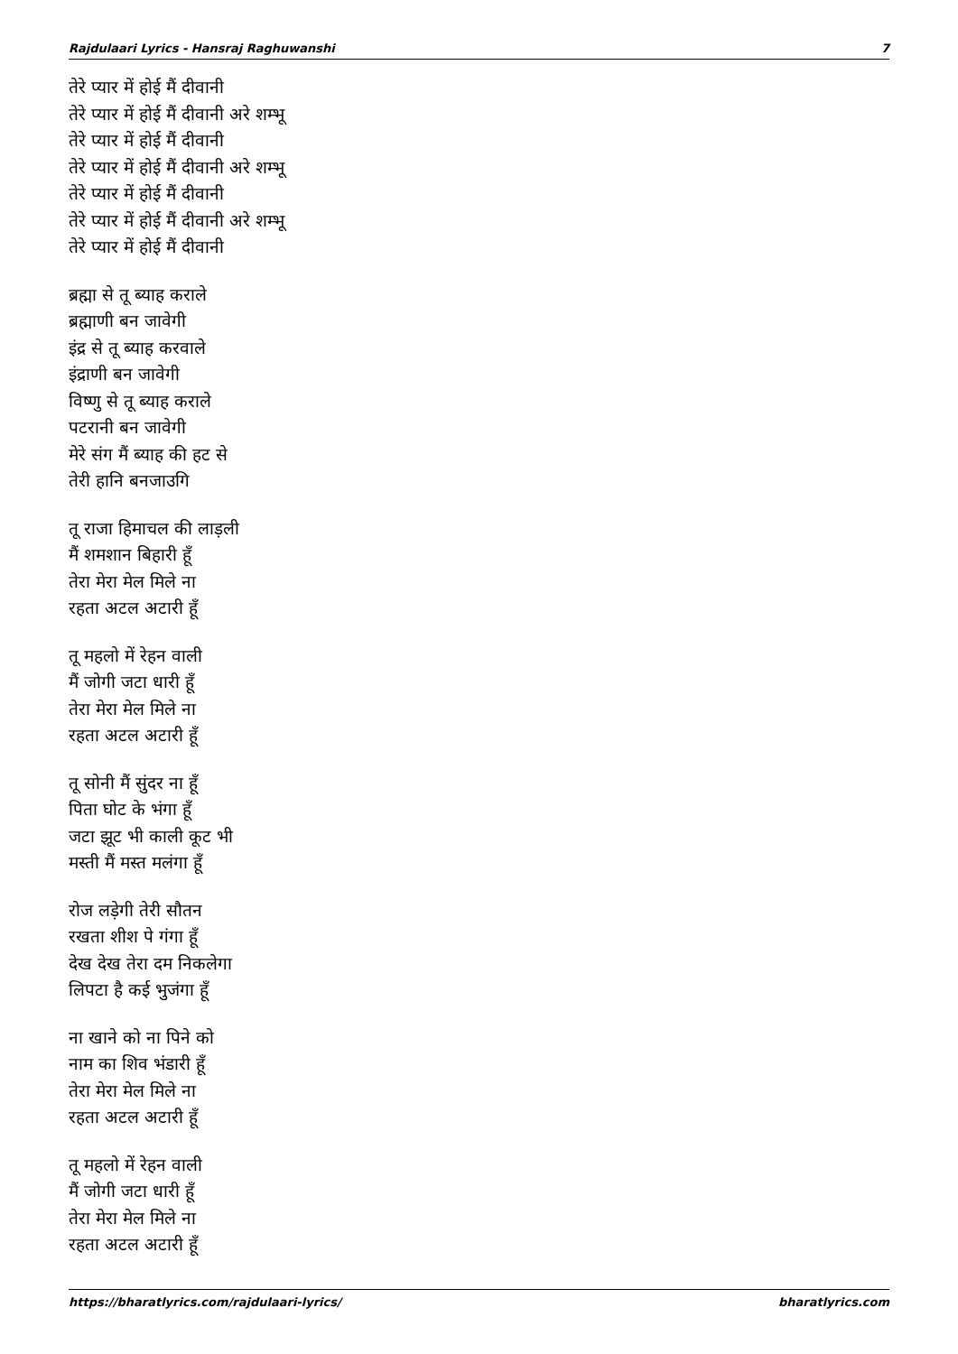Rajdulaari Lyrics - Hansraj Raghuwanshi 7
तेरे प्यार में होई मैं दीवानी
तेरे प्यार में होई मैं दीवानी अरे शम्भू
तेरे प्यार में होई मैं दीवानी
तेरे प्यार में होई मैं दीवानी अरे शम्भू
तेरे प्यार में होई मैं दीवानी
तेरे प्यार में होई मैं दीवानी अरे शम्भू
तेरे प्यार में होई मैं दीवानी
ब्रह्मा से तू ब्याह कराले
ब्रह्माणी बन जावेगी
इंद्र से तू ब्याह करवाले
इंद्राणी बन जावेगी
विष्णु से तू ब्याह कराले
पटरानी बन जावेगी
मेरे संग मैं ब्याह की हट से
तेरी हानि बनजाउगि
तू राजा हिमाचल की लाड़ली
मैं शमशान बिहारी हूँ
तेरा मेरा मेल मिले ना
रहता अटल अटारी हूँ
तू महलो में रेहन वाली
मैं जोगी जटा धारी हूँ
तेरा मेरा मेल मिले ना
रहता अटल अटारी हूँ
तू सोनी मैं सुंदर ना हूँ
पिता घोट के भंगा हूँ
जटा झूट भी काली कूट भी
मस्ती मैं मस्त मलंगा हूँ
रोज लड़ेगी तेरी सौतन
रखता शीश पे गंगा हूँ
देख देख तेरा दम निकलेगा
लिपटा है कई भुजंगा हूँ
ना खाने को ना पिने को
नाम का शिव भंडारी हूँ
तेरा मेरा मेल मिले ना
रहता अटल अटारी हूँ
तू महलो में रेहन वाली
मैं जोगी जटा धारी हूँ
तेरा मेरा मेल मिले ना
रहता अटल अटारी हूँ
https://bharatlyrics.com/rajdulaari-lyrics/ bharatlyrics.com